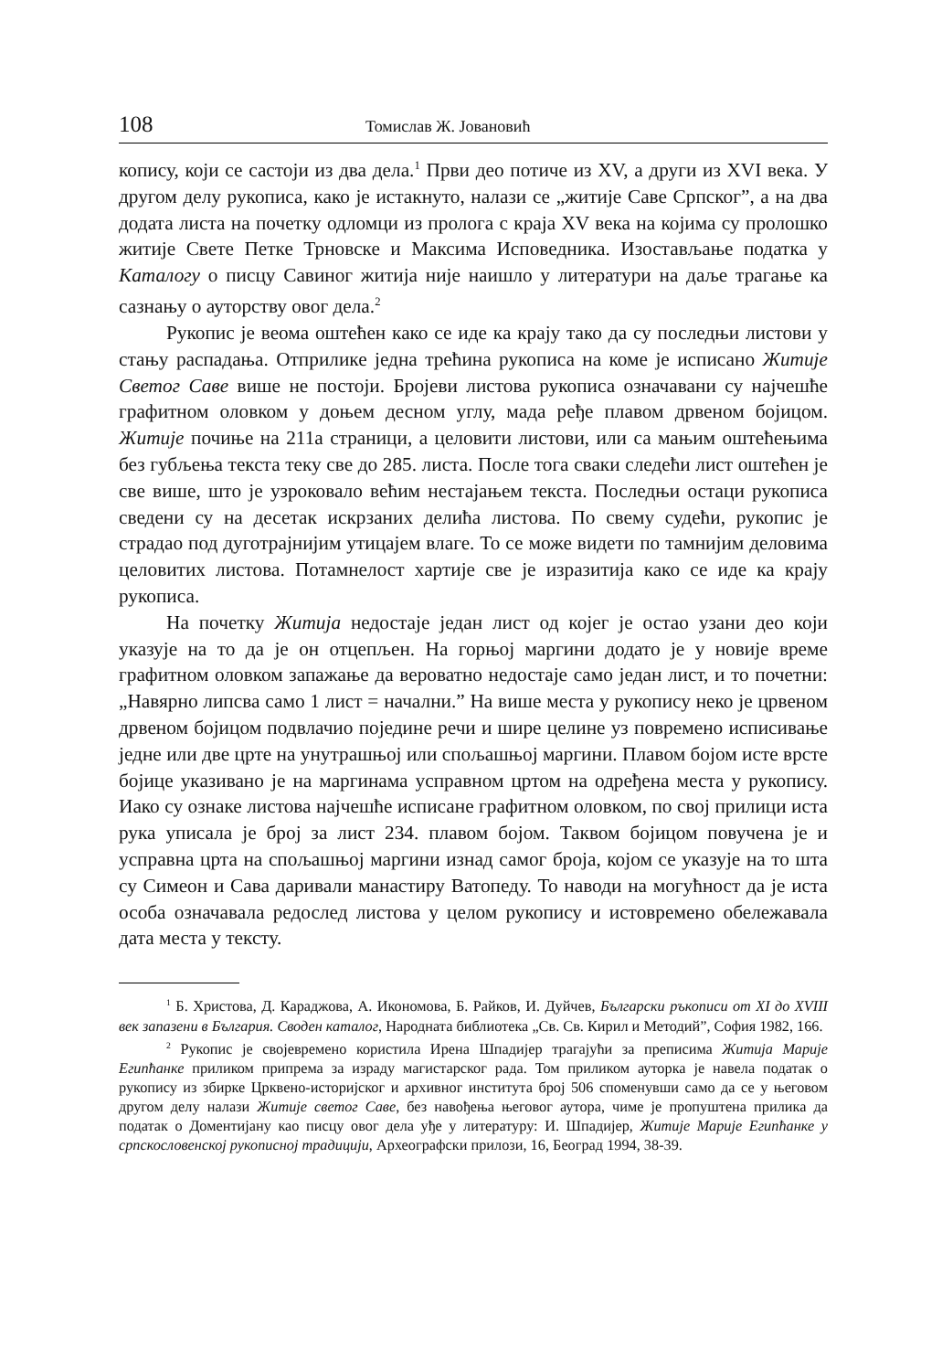108 Томислав Ж. Јовановић
копису, који се састоји из два дела.<sup>1</sup> Први део потиче из XV, а други из XVI века. У другом делу рукописа, како је истакнуто, налази се „житије Саве Српског”, а на два додата листа на почетку одломци из пролога с краја XV века на којима су пролошко житије Свете Петке Трновске и Максима Исповедника. Изостављање податка у Каталогу о писцу Савиног житија није наишло у литератури на даље трагање ка сазнању о ауторству овог дела.<sup>2</sup>
Рукопис је веома оштећен како се иде ка крају тако да су последњи листови у стању распадања. Отприлике једна трећина рукописа на коме је исписано Житије Светог Саве више не постоји. Бројеви листова рукописа означавани су најчешће графитном оловком у доњем десном углу, мада ређе плавом дрвеном бојицом. Житије почиње на 211а страници, а целовити листови, или са мањим оштећењима без губљења текста теку све до 285. листа. После тога сваки следећи лист оштећен је све више, што је узроковало већим нестајањем текста. Последњи остаци рукописа сведени су на десетак искрзаних делића листова. По свему судећи, рукопис је страдао под дуготрајнијим утицајем влаге. То се може видети по тамнијим деловима целовитих листова. Потамнелост хартије све је изразитија како се иде ка крају рукописа.
На почетку Житија недостаје један лист од којег је остао узани део који указује на то да је он отцепљен. На горњој маргини додато је у новије време графитном оловком запажање да вероватно недостаје само један лист, и то почетни: „Навярно липсва само 1 лист = начални.” На више места у рукопису неко је црвеном дрвеном бојицом подвлачио поједине речи и шире целине уз повремено исписивање једне или две црте на унутрашњој или спољашњој маргини. Плавом бојом исте врсте бојице указивано је на маргинама усправном цртом на одређена места у рукопису. Иако су ознаке листова најчешће исписане графитном оловком, по свој прилици иста рука уписала је број за лист 234. плавом бојом. Таквом бојицом повучена је и усправна црта на спољашњој маргини изнад самог броја, којом се указује на то шта су Симеон и Сава даривали манастиру Ватопеду. То наводи на могућност да је иста особа означавала редослед листова у целом рукопису и истовремено обележавала дата места у тексту.
<sup>1</sup> Б. Христова, Д. Караджова, А. Икономова, Б. Райков, И. Дуйчев, Български ръкописи от XI до XVIII век запазени в България. Своден каталог, Народната библиотека „Св. Св. Кирил и Методий”, София 1982, 166.
<sup>2</sup> Рукопис је својевремено користила Ирена Шпадијер трагајући за преписима Житија Марије Египћанке приликом припрема за израду магистарског рада. Том приликом ауторка је навела податак о рукопису из збирке Црквено-историјског и архивног института број 506 споменувши само да се у његовом другом делу налази Житије светог Саве, без навођења његовог аутора, чиме је пропуштена прилика да податак о Доментијану као писцу овог дела уђе у литературу: И. Шпадијер, Житије Марије Египћанке у српскословенској рукописној традицији, Археографски прилози, 16, Београд 1994, 38-39.